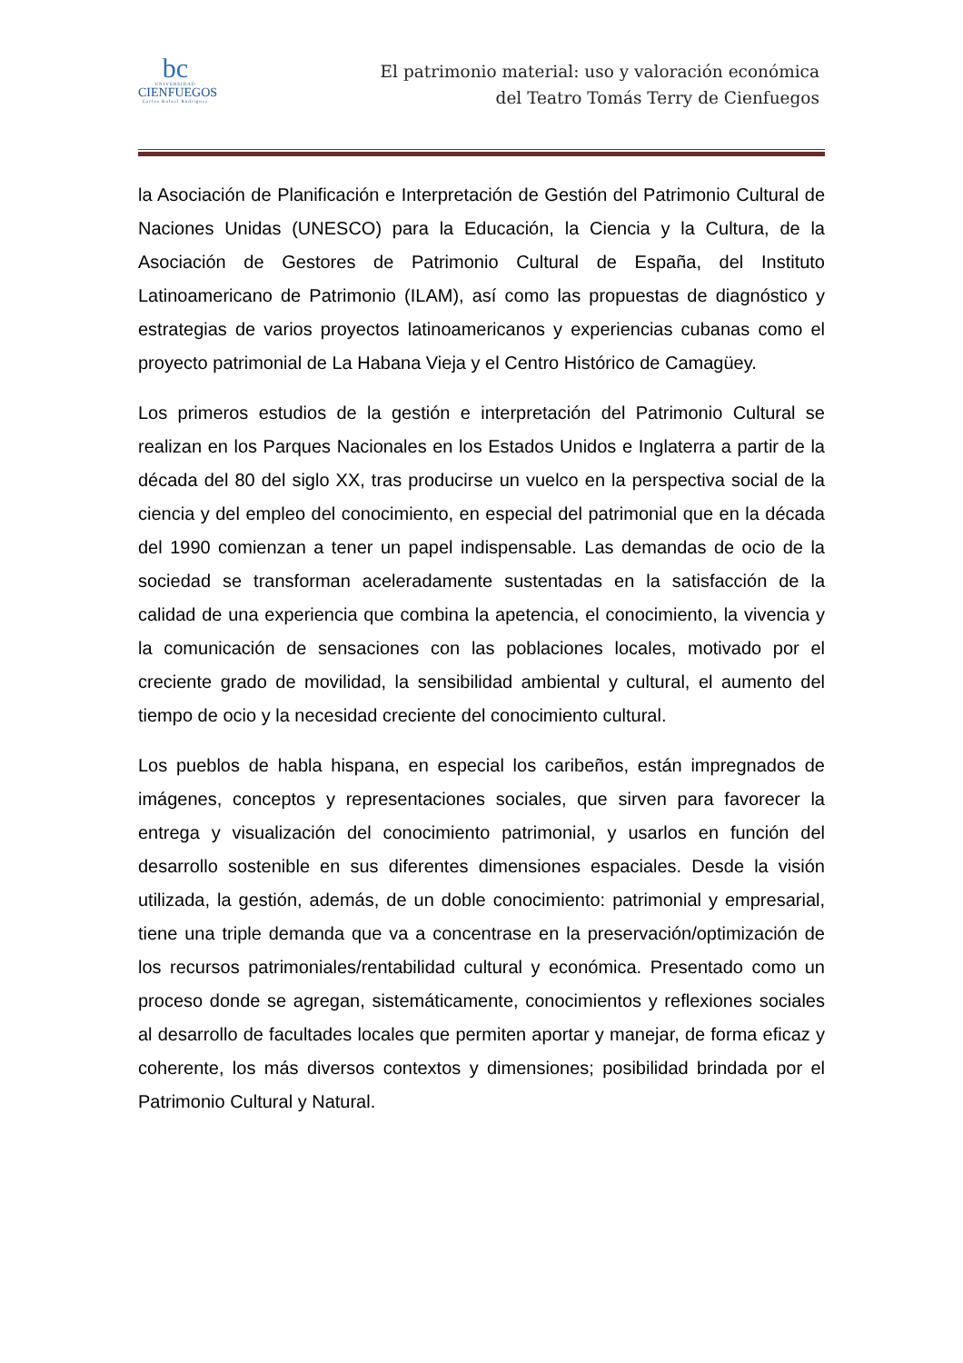bc
UNIVERSIDAD
CIENFUEGOS
Carlos Rafael Rodríguez
El patrimonio material: uso y valoración económica
del Teatro Tomás Terry de Cienfuegos
la Asociación de Planificación e Interpretación de Gestión del Patrimonio Cultural de Naciones Unidas (UNESCO) para la Educación, la Ciencia y la Cultura, de la Asociación de Gestores de Patrimonio Cultural de España, del Instituto Latinoamericano de Patrimonio (ILAM), así como las propuestas de diagnóstico y estrategias de varios proyectos latinoamericanos y experiencias cubanas como el proyecto patrimonial de La Habana Vieja y el Centro Histórico de Camagüey.
Los primeros estudios de la gestión e interpretación del Patrimonio Cultural se realizan en los Parques Nacionales en los Estados Unidos e Inglaterra a partir de la década del 80 del siglo XX, tras producirse un vuelco en la perspectiva social de la ciencia y del empleo del conocimiento, en especial del patrimonial que en la década del 1990 comienzan a tener un papel indispensable. Las demandas de ocio de la sociedad se transforman aceleradamente sustentadas en la satisfacción de la calidad de una experiencia que combina la apetencia, el conocimiento, la vivencia y la comunicación de sensaciones con las poblaciones locales, motivado por el creciente grado de movilidad, la sensibilidad ambiental y cultural, el aumento del tiempo de ocio y la necesidad creciente del conocimiento cultural.
Los pueblos de habla hispana, en especial los caribeños, están impregnados de imágenes, conceptos y representaciones sociales, que sirven para favorecer la entrega y visualización del conocimiento patrimonial, y usarlos en función del desarrollo sostenible en sus diferentes dimensiones espaciales. Desde la visión utilizada, la gestión, además, de un doble conocimiento: patrimonial y empresarial, tiene una triple demanda que va a concentrase en la preservación/optimización de los recursos patrimoniales/rentabilidad cultural y económica. Presentado como un proceso donde se agregan, sistemáticamente, conocimientos y reflexiones sociales al desarrollo de facultades locales que permiten aportar y manejar, de forma eficaz y coherente, los más diversos contextos y dimensiones; posibilidad brindada por el Patrimonio Cultural y Natural.